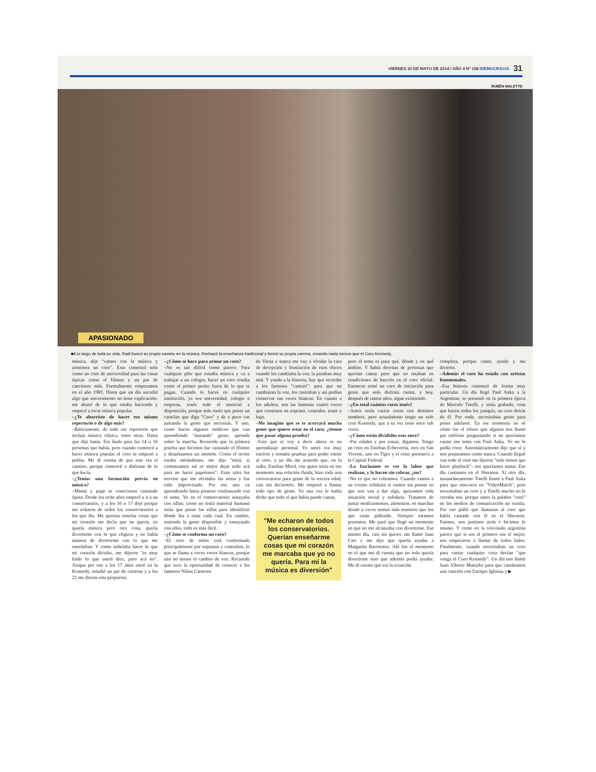VIERNES 30 DE MAYO DE 2014 / AÑO 4 Nº 158 / DEMOCRACIA 31
RUBÉN MALETTO
APASIONADO
■A lo largo de toda su vida, Raúl buscó su propio camino en la música. Rechazó la enseñanza tradicional y formó su propia carrera, creando nada menos que el Coro Kennedy.
música, dije "vamos con la música y armemos un coro". Esto comenzó solo como un coro de universidad para las cosas típicas como el Himno y un par de canciones más. Formalmente empezamos en el año 1983. Hasta que un día sucedió algo que sinceramente no tiene explicación: me aburrí de lo que estaba haciendo y empecé a tocar música popular.
–¿Te aburriste de hacer ese mismo repertorio o de algo más?
–Básicamente, de todo ese repertorio que incluía música clásica, entre otras. Hasta que dije basta. Era lindo para las 14 o 16 personas que había, pero cuando comencé a hacer música popular el coro se empezó a poblar. Me di cuenta de que este era el camino, porque comencé a disfrutar de lo que hacía.
–¿Tenías una formación previa en música?
–Mamá y papá se conocieron cantando ópera. Desde los ocho años empecé a ir a un conservatorio, y a los 16 o 17 dejé porque me echaron de todos los conservatorios a los que iba. Me querían enseñar cosas que mi corazón me decía que no quería, yo quería música pero otra cosa, quería divertirme con lo que eligiera y no había manera de divertirme con lo que me enseñaban. Y como anhelaba hacer lo que mi corazón dictaba, me dijeron "es muy lindo lo que usted dice, pero acá no". Asique por eso a los 17 años entré en la Kennedy, estudié un par de carreras y a los 22 me dieron esta propuesta.
–¿Cómo se hace para armar un coro?
–No es tan difícil como parece. Para cualquier pibe que estudia música y va a trabajar a un colegio, hacer un coro resulta como el primer pesito fuera de lo que te pagan. Cuando lo haces en cualquier institución, ya sea universidad, colegio o empresa, tenés todo el material a disposición, porque solo tenés que poner un cartelito que diga "Coro" y de a poco vas juntando la gente que necesitás. Y uno, como hacen algunos médicos que van aprendiendo "matando" gente, aprende sobre la marcha. Recuerdo que la primera prueba que hicimos fue cantando el Himno y desafinamos un montón. Como el rector estaba mirándonos, me dijo "mirá, si comenzamos así es mejor dejar todo acá para no hacer papelones". Eran tales los nervios que me olvidaba las notas y fue todo improvisado. Por eso uno va aprendiendo hasta ponerse confianzudo con el tema. Yo en el conservatorio ensayaba con sillas; como no tenía material humano tenía que poner las sillas para identificar dónde iba a estar cada cual. En cambio, teniendo la gente disponible y ensayando con ellos, todo es más fácil.
–¿Cómo se conforma un coro?
–El coro de niños está conformado principalmente por sopranos y contraltos, lo que se llama a veces voces blancas, porque aún no tienen el cambio de voz. Recuerdo que tuve la oportunidad de conocer a los famosos Niños Cantores
de Viena y nunca me voy a olvidar la cara de decepción y frustración de esos chicos cuando les cambiaba la voz, la pasaban muy mal. Y yendo a la historia, hay que recordar a los famosos "castrati": para que no cambiaran la voz, los castraban y así podían conservar sus voces blancas. En cuanto a los adultos, son las famosas cuatro voces que consisten en soprano, contralto, tenor y bajo.
–Me imagino que se te acercará mucha gente que quiere estar en el coro; ¿tienen que pasar alguna prueba?
–Esto que te voy a decir ahora es un aprendizaje personal. Yo antes era muy estricto y tomaba pruebas para poder entrar al coro, y un día me acuerdo que, en la radio, Esteban Mirol, con quien tenía en ese momento una relación fluida, hizo toda una convocatoria para gente de la tercera edad, casi sin decírmelo. Me empezó a llamar todo tipo de gente. Yo una vez le había dicho que todo el que habla puede cantar,
"Me echaron de todos los conservatorios. Querían enseñarme cosas que mi corazón me marcaba que yo no quería. Para mí la música es diversión"
pero el tema es para qué, dónde y en qué ámbito. Y había decenas de personas que querían cantar pero que no estaban en condiciones de hacerlo en el coro oficial. Entonces armé un coro de iniciación para gente que solo disfruta cantar, y hoy, después de tantos años, sigue existiendo.
–¿En total cuántos coros tenés?
–Antes tenía varios coros con distintos nombres, pero actualmente tengo un solo coro Kennedy, que a su vez tiene once sub coros.
–¿Cómo están divididos esos once?
–Por edades y por zonas, digamos. Tengo un coro en Esteban Echeverría, otro en San Vicente, uno en Tigre y el resto pertenece a la Capital Federal.
–Lo fascinante es ver la labor que realizan, y lo hacen sin cobrar, ¿no?
–No es que no cobramos. Cuando vamos a un evento solidario sí vamos sin pensar en que nos van a dar algo, apoyamos toda situación social y solidaria. Tratamos de juntar medicamentos, alimentos, en marchas donde a veces somos más nosotros que los que están pidiendo. Siempre estamos presentes. Me pasó que llegó un momento en que no me alcanzaba con divertirme. Ese mismo día, casi sin querer, me llamó Juan Carr y me dijo que quería ayudar a Margarita Barrientos. Ahí fue el momento en el que me di cuenta que no solo quería divertirme sino que además podía ayudar. Me di cuenta que era la ecuación
completa, porque canto, ayudo y me divierto.
–Además el coro ha estado con artistas fenomenales.
–Esa historia comenzó de forma muy particular. Un día llegó Paul Anka a la Argentina; se presentó en la primera época de Marcelo Tinelli, y tenía grabado, cosa que hacen todos los yanquis, un coro detrás de él. Por ende, necesitaban gente para poner adelante. En ese momento no sé cómo fue el rebote que alguien nos llamó por teléfono preguntando si no queríamos cantar ese tema con Paul Anka. Yo no lo podía creer. Automáticamente dije que sí y nos preparamos como nunca. Cuando llegué con todo el coro me dijeron "solo tienen que hacer playback"; nos queríamos matar. Ese día cantamos en el Sheraton. Al otro día, instantáneamente Tinelli llamó a Paul Anka para que estuviera en "VideoMatch", pero necesitaban un coro y a Tinelli mucho no le cerraba eso, porque antes la palabra "coro" en los medios de comunicación no existía. Por eso pidió que llamaran al coro que había cantado con él en el Sheraton. Fuimos, nos pusimos atrás e hicimos lo mismo. Y como en la televisión argentina parece que si sos el primero sos el mejor, nos empezaron a llamar de todos lados. Finalmente, cuando necesitaban un coro para cantar cualquier cosa decían "que venga el Coro Kennedy". Un día nos llamó Juan Alberto Mateyko para que cantáramos una canción con Enrique Iglesias y ▶